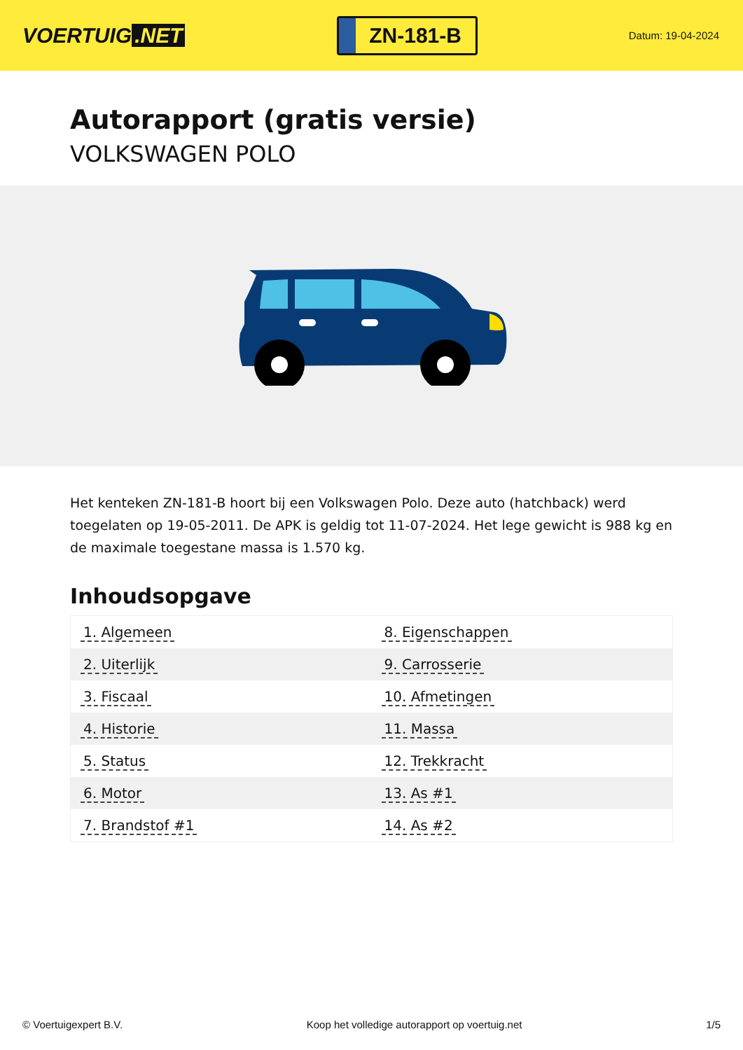VOERTUIG.NET
ZN-181-B
Datum: 19-04-2024
Autorapport (gratis versie)
VOLKSWAGEN POLO
Het kenteken ZN-181-B hoort bij een Volkswagen Polo. Deze auto (hatchback) werd toegelaten op 19-05-2011. De APK is geldig tot 11-07-2024. Het lege gewicht is 988 kg en de maximale toegestane massa is 1.570 kg.
Inhoudsopgave
| 1. Algemeen | 8. Eigenschappen |
| 2. Uiterlijk | 9. Carrosserie |
| 3. Fiscaal | 10. Afmetingen |
| 4. Historie | 11. Massa |
| 5. Status | 12. Trekkracht |
| 6. Motor | 13. As #1 |
| 7. Brandstof #1 | 14. As #2 |
© Voertuigexpert B.V. Koop het volledige autorapport op voertuig.net 1/5